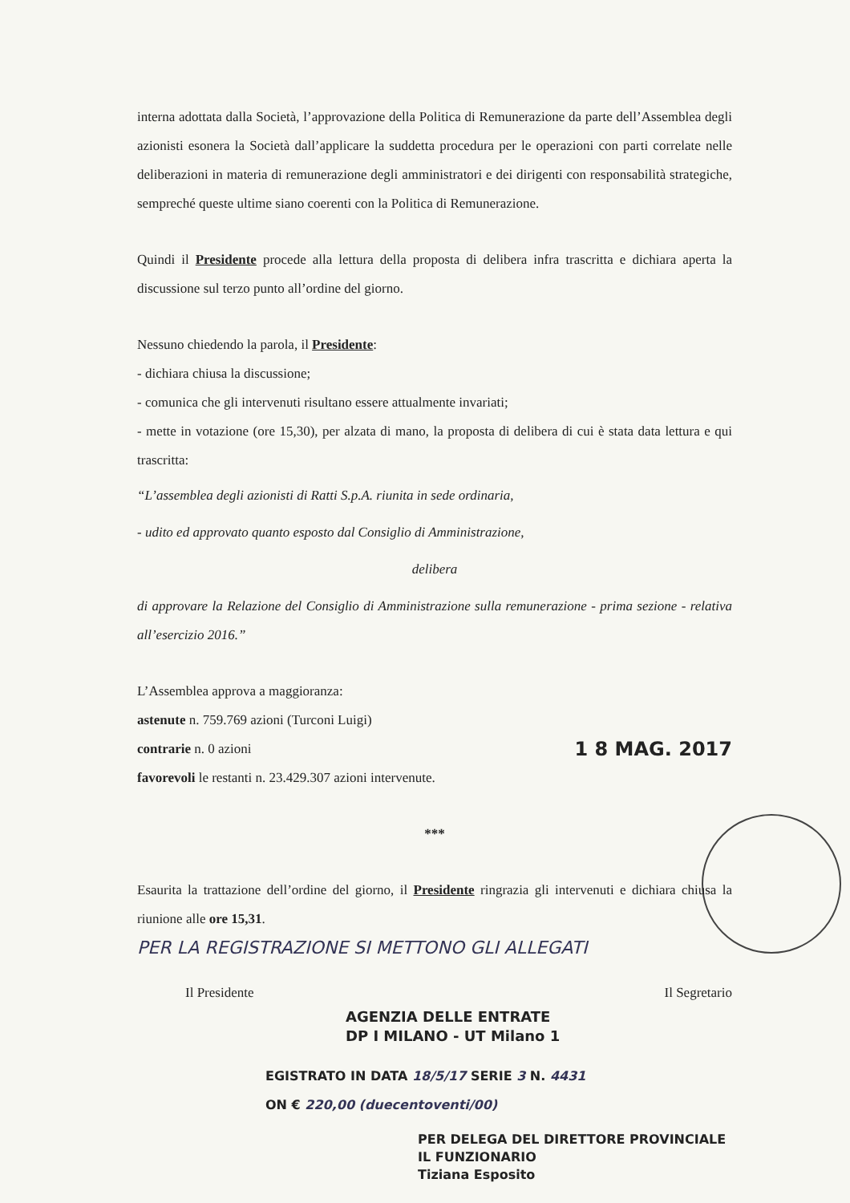interna adottata dalla Società, l’approvazione della Politica di Remunerazione da parte dell’Assemblea degli azionisti esonera la Società dall’applicare la suddetta procedura per le operazioni con parti correlate nelle deliberazioni in materia di remunerazione degli amministratori e dei dirigenti con responsabilità strategiche, sempreché queste ultime siano coerenti con la Politica di Remunerazione.
Quindi il Presidente procede alla lettura della proposta di delibera infra trascritta e dichiara aperta la discussione sul terzo punto all’ordine del giorno.
Nessuno chiedendo la parola, il Presidente:
- dichiara chiusa la discussione;
- comunica che gli intervenuti risultano essere attualmente invariati;
- mette in votazione (ore 15,30), per alzata di mano, la proposta di delibera di cui è stata data lettura e qui trascritta:
“L’assemblea degli azionisti di Ratti S.p.A. riunita in sede ordinaria,
- udito ed approvato quanto esposto dal Consiglio di Amministrazione,
delibera
di approvare la Relazione del Consiglio di Amministrazione sulla remunerazione - prima sezione - relativa all’esercizio 2016.”
L’Assemblea approva a maggioranza:
astenute n. 759.769 azioni (Turconi Luigi)
contrarie n. 0 azioni 1 8 MAG. 2017
favorevoli le restanti n. 23.429.307 azioni intervenute.
***
Esaurita la trattazione dell’ordine del giorno, il Presidente ringrazia gli intervenuti e dichiara chiusa la riunione alle ore 15,31.
PER LA REGISTRAZIONE SI METTONO GLI ALLEGATI
Il Presidente Il Segretario
AGENZIA DELLE ENTRATE
DP I MILANO - UT Milano 1
EGISTRATO IN DATA 18/5/17 SERIE 3 N. 4431
ON € 220,00 (duecentoventi/00)
PER DELEGA DEL DIRETTORE PROVINCIALE
IL FUNZIONARIO
Tiziana Esposito